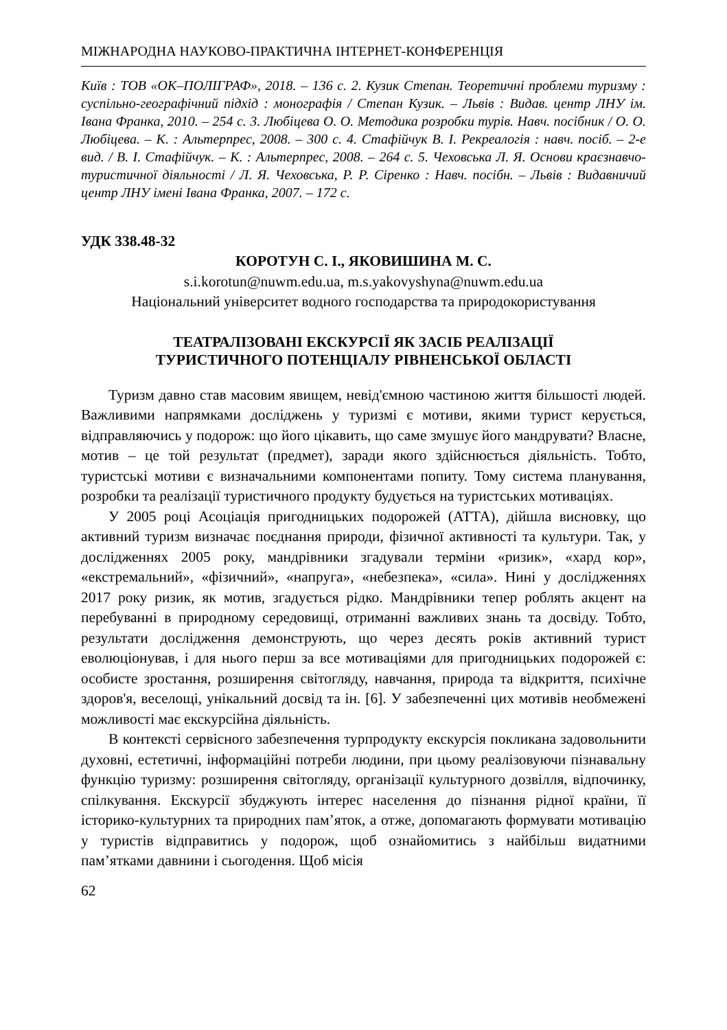МІЖНАРОДНА НАУКОВО-ПРАКТИЧНА ІНТЕРНЕТ-КОНФЕРЕНЦІЯ
Київ : ТОВ «ОК–ПОЛІГРАФ», 2018. – 136 с. 2. Кузик Степан. Теоретичні проблеми туризму : суспільно-географічний підхід : монографія / Степан Кузик. – Львів : Видав. центр ЛНУ ім. Івана Франка, 2010. – 254 с. 3. Любіцева О. О. Методика розробки турів. Навч. посібник / О. О. Любіцева. – К. : Альтерпрес, 2008. – 300 с. 4. Стафійчук В. І. Рекреалогія : навч. посіб. – 2-е вид. / В. І. Стафійчук. – К. : Альтерпрес, 2008. – 264 с. 5. Чеховська Л. Я. Основи краєзнавчо-туристичної діяльності / Л. Я. Чеховська, Р. Р. Сіренко : Навч. посібн. – Львів : Видавничий центр ЛНУ імені Івана Франка, 2007. – 172 с.
УДК 338.48-32
КОРОТУН С. І., ЯКОВИШИНА М. С.
s.i.korotun@nuwm.edu.ua, m.s.yakovyshyna@nuwm.edu.ua
Національний університет водного господарства та природокористування
ТЕАТРАЛІЗОВАНІ ЕКСКУРСІЇ ЯК ЗАСІБ РЕАЛІЗАЦІЇ
ТУРИСТИЧНОГО ПОТЕНЦІАЛУ РІВНЕНСЬКОЇ ОБЛАСТІ
Туризм давно став масовим явищем, невід'ємною частиною життя більшості людей. Важливими напрямками досліджень у туризмі є мотиви, якими турист керується, відправляючись у подорож: що його цікавить, що саме змушує його мандрувати? Власне, мотив – це той результат (предмет), заради якого здійснюється діяльність. Тобто, туристські мотиви є визначальними компонентами попиту. Тому система планування, розробки та реалізації туристичного продукту будується на туристських мотиваціях.
У 2005 році Асоціація пригодницьких подорожей (АТТА), дійшла висновку, що активний туризм визначає поєднання природи, фізичної активності та культури. Так, у дослідженнях 2005 року, мандрівники згадували терміни «ризик», «хард кор», «екстремальний», «фізичний», «напруга», «небезпека», «сила». Нині у дослідженнях 2017 року ризик, як мотив, згадується рідко. Мандрівники тепер роблять акцент на перебуванні в природному середовищі, отриманні важливих знань та досвіду. Тобто, результати дослідження демонструють, що через десять років активний турист еволюціонував, і для нього перш за все мотиваціями для пригодницьких подорожей є: особисте зростання, розширення світогляду, навчання, природа та відкриття, психічне здоров'я, веселощі, унікальний досвід та ін. [6]. У забезпеченні цих мотивів необмежені можливості має екскурсійна діяльність.
В контексті сервісного забезпечення турпродукту екскурсія покликана задовольнити духовні, естетичні, інформаційні потреби людини, при цьому реалізовуючи пізнавальну функцію туризму: розширення світогляду, організації культурного дозвілля, відпочинку, спілкування. Екскурсії збуджують інтерес населення до пізнання рідної країни, її історико-культурних та природних пам’яток, а отже, допомагають формувати мотивацію у туристів відправитись у подорож, щоб ознайомитись з найбільш видатними пам’ятками давнини і сьогодення. Щоб місія
62